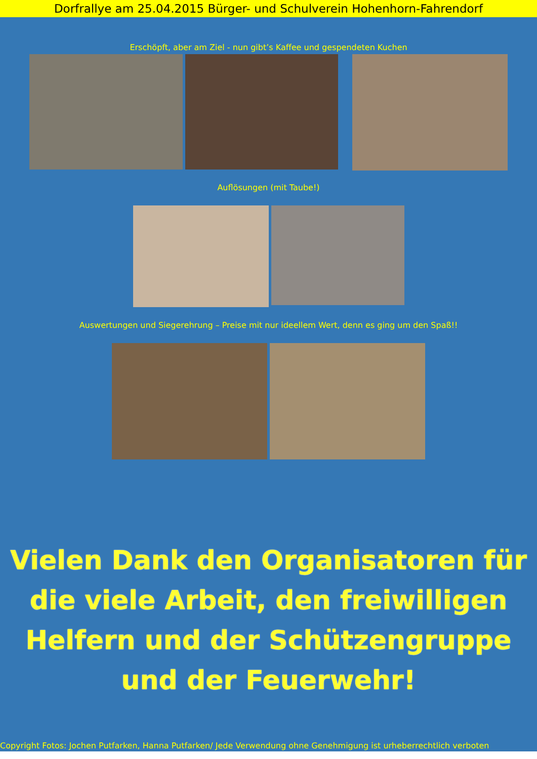Dorfrallye am 25.04.2015 Bürger- und Schulverein Hohenhorn-Fahrendorf
Erschöpft, aber am Ziel - nun gibt’s Kaffee und gespendeten Kuchen
Auflösungen (mit Taube!)
Auswertungen und Siegerehrung – Preise mit nur ideellem Wert, denn es ging um den Spaß!!
Vielen Dank den Organisatoren für die viele Arbeit, den freiwilligen Helfern und der Schützengruppe und der Feuerwehr!
Copyright Fotos: Jochen Putfarken, Hanna Putfarken/ Jede Verwendung ohne Genehmigung ist urheberrechtlich verboten